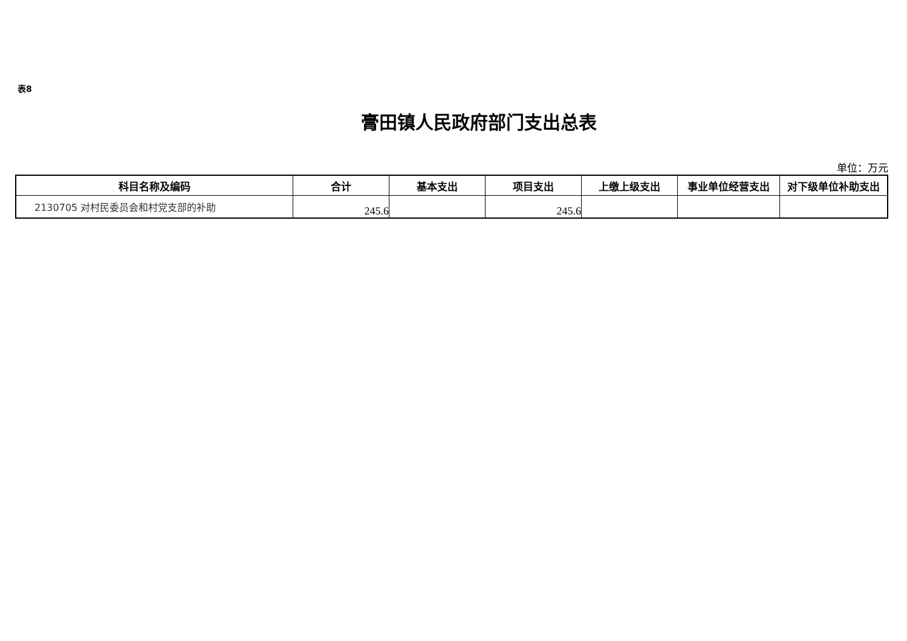表8
膏田镇人民政府部门支出总表
单位：万元
| 科目名称及编码 | 合计 | 基本支出 | 项目支出 | 上缴上级支出 | 事业单位经营支出 | 对下级单位补助支出 |
| --- | --- | --- | --- | --- | --- | --- |
| 2130705 对村民委员会和村党支部的补助 | 245.6 | | 245.6 | | | |